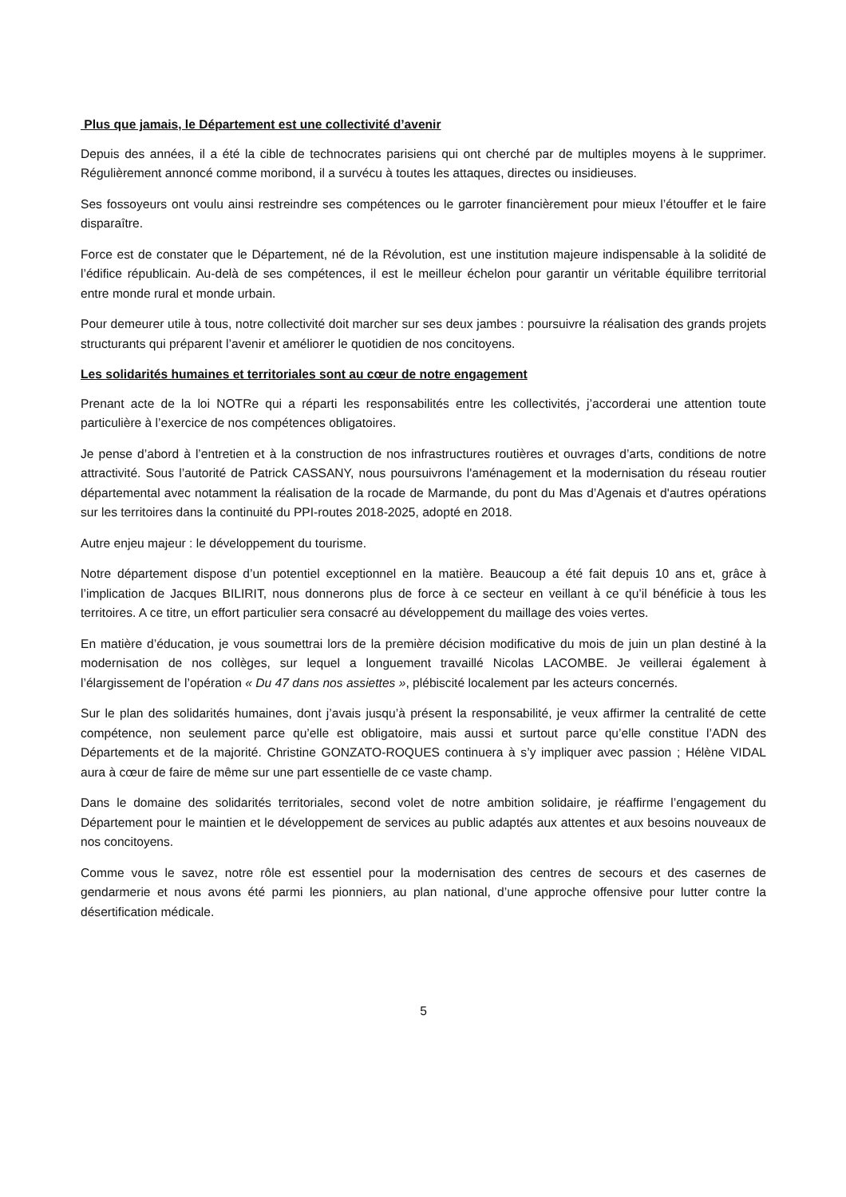Plus que jamais, le Département est une collectivité d’avenir
Depuis des années, il a été la cible de technocrates parisiens qui ont cherché par de multiples moyens à le supprimer. Régulièrement annoncé comme moribond, il a survécu à toutes les attaques, directes ou insidieuses.
Ses fossoyeurs ont voulu ainsi restreindre ses compétences ou le garroter financièrement pour mieux l’étouffer et le faire disparaître.
Force est de constater que le Département, né de la Révolution, est une institution majeure indispensable à la solidité de l’édifice républicain. Au-delà de ses compétences, il est le meilleur échelon pour garantir un véritable équilibre territorial entre monde rural et monde urbain.
Pour demeurer utile à tous, notre collectivité doit marcher sur ses deux jambes : poursuivre la réalisation des grands projets structurants qui préparent l’avenir et améliorer le quotidien de nos concitoyens.
Les solidarités humaines et territoriales sont au cœur de notre engagement
Prenant acte de la loi NOTRe qui a réparti les responsabilités entre les collectivités, j’accorderai une attention toute particulière à l’exercice de nos compétences obligatoires.
Je pense d’abord à l’entretien et à la construction de nos infrastructures routières et ouvrages d’arts, conditions de notre attractivité. Sous l’autorité de Patrick CASSANY, nous poursuivrons l'aménagement et la modernisation du réseau routier départemental avec notamment la réalisation de la rocade de Marmande, du pont du Mas d’Agenais et d'autres opérations sur les territoires dans la continuité du PPI-routes 2018-2025, adopté en 2018.
Autre enjeu majeur : le développement du tourisme.
Notre département dispose d’un potentiel exceptionnel en la matière. Beaucoup a été fait depuis 10 ans et, grâce à l’implication de Jacques BILIRIT, nous donnerons plus de force à ce secteur en veillant à ce qu’il bénéficie à tous les territoires. A ce titre, un effort particulier sera consacré au développement du maillage des voies vertes.
En matière d’éducation, je vous soumettrai lors de la première décision modificative du mois de juin un plan destiné à la modernisation de nos collèges, sur lequel a longuement travaillé Nicolas LACOMBE. Je veillerai également à l’élargissement de l’opération « Du 47 dans nos assiettes », plébiscité localement par les acteurs concernés.
Sur le plan des solidarités humaines, dont j’avais jusqu’à présent la responsabilité, je veux affirmer la centralité de cette compétence, non seulement parce qu’elle est obligatoire, mais aussi et surtout parce qu’elle constitue l’ADN des Départements et de la majorité. Christine GONZATO-ROQUES continuera à s’y impliquer avec passion ; Hélène VIDAL aura à cœur de faire de même sur une part essentielle de ce vaste champ.
Dans le domaine des solidarités territoriales, second volet de notre ambition solidaire, je réaffirme l’engagement du Département pour le maintien et le développement de services au public adaptés aux attentes et aux besoins nouveaux de nos concitoyens.
Comme vous le savez, notre rôle est essentiel pour la modernisation des centres de secours et des casernes de gendarmerie et nous avons été parmi les pionniers, au plan national, d’une approche offensive pour lutter contre la désertification médicale.
5